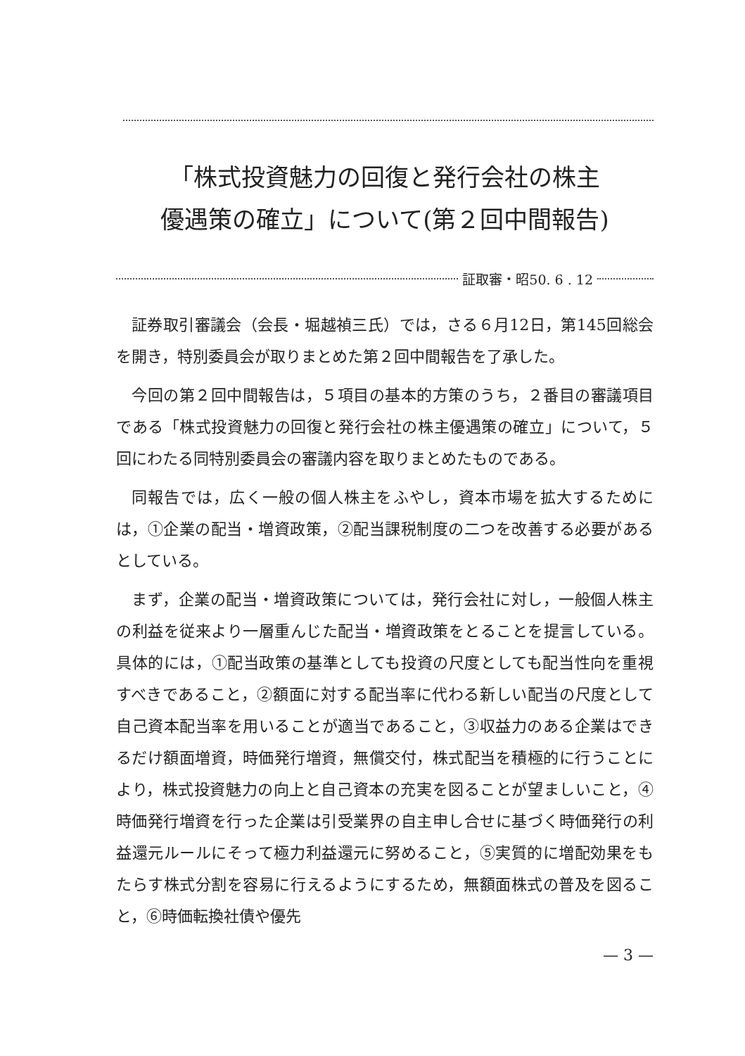「株式投資魅力の回復と発行会社の株主
優遇策の確立」について(第２回中間報告)
証取審・昭50. 6 . 12
証券取引審議会（会長・堀越禎三氏）では，さる６月12日，第145回総会を開き，特別委員会が取りまとめた第２回中間報告を了承した。
今回の第２回中間報告は，５項目の基本的方策のうち，２番目の審議項目である「株式投資魅力の回復と発行会社の株主優遇策の確立」について，５回にわたる同特別委員会の審議内容を取りまとめたものである。
同報告では，広く一般の個人株主をふやし，資本市場を拡大するためには，①企業の配当・増資政策，②配当課税制度の二つを改善する必要があるとしている。
まず，企業の配当・増資政策については，発行会社に対し，一般個人株主の利益を従来より一層重んじた配当・増資政策をとることを提言している。具体的には，①配当政策の基準としても投資の尺度としても配当性向を重視すべきであること，②額面に対する配当率に代わる新しい配当の尺度として自己資本配当率を用いることが適当であること，③収益力のある企業はできるだけ額面増資，時価発行増資，無償交付，株式配当を積極的に行うことにより，株式投資魅力の向上と自己資本の充実を図ることが望ましいこと，④時価発行増資を行った企業は引受業界の自主申し合せに基づく時価発行の利益還元ルールにそって極力利益還元に努めること，⑤実質的に増配効果をもたらす株式分割を容易に行えるようにするため，無額面株式の普及を図ること，⑥時価転換社債や優先
— 3 —